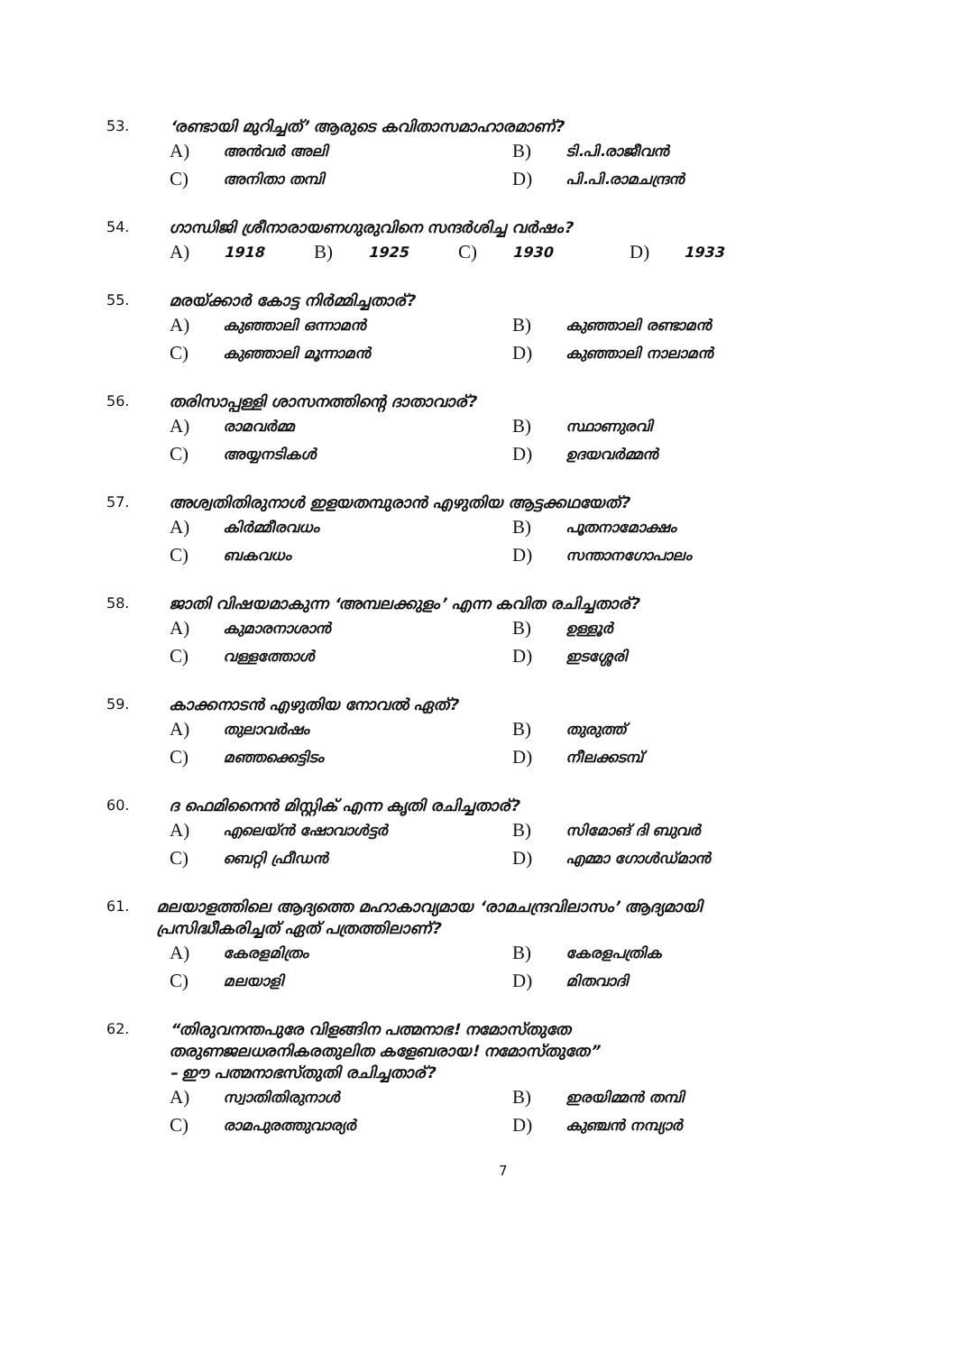53. ‘രണ്ടായി മുറിച്ചത്’ ആരുടെ കവിതാസമാഹാരമാണ്?
A) അൻവർ അലി B) ടി.പി.രാജീവൻ
C) അനിതാ തമ്പി D) പി.പി.രാമചന്ദ്രൻ
54. ഗാന്ധിജി ശ്രീനാരായണഗുരുവിനെ സന്ദർശിച്ച വർഷം?
A) 1918 B) 1925 C) 1930 D) 1933
55. മരയ്ക്കാർ കോട്ട നിർമ്മിച്ചതാര്?
A) കുഞ്ഞാലി ഒന്നാമൻ B) കുഞ്ഞാലി രണ്ടാമൻ
C) കുഞ്ഞാലി മൂന്നാമൻ D) കുഞ്ഞാലി നാലാമൻ
56. തരിസാപ്പള്ളി ശാസനത്തിന്റെ ദാതാവാര്?
A) രാമവർമ്മ B) സ്ഥാണുരവി
C) അയ്യനടികൾ D) ഉദയവർമ്മൻ
57. അശ്വതിതിരുനാൾ ഇളയതമ്പുരാൻ എഴുതിയ ആട്ടക്കഥയേത്?
A) കിർമ്മീരവധം B) പൂതനാമോക്ഷം
C) ബകവധം D) സന്താനഗോപാലം
58. ജാതി വിഷയമാകുന്ന ‘അമ്പലക്കുളം’ എന്ന കവിത രചിച്ചതാര്?
A) കുമാരനാശാൻ B) ഉള്ളൂർ
C) വള്ളത്തോൾ D) ഇടശ്ശേരി
59. കാക്കനാടൻ എഴുതിയ നോവൽ ഏത്?
A) തുലാവർഷം B) തുരുത്ത്
C) മഞ്ഞക്കെട്ടിടം D) നീലക്കടമ്പ്
60. ദ ഫെമിനൈൻ മിസ്റ്റിക് എന്ന കൃതി രചിച്ചതാര്?
A) എലെയ്ൻ ഷോവാൾട്ടർ B) സിമോങ് ദി ബുവർ
C) ബെറ്റി ഫ്രീഡൻ D) എമ്മാ ഗോൾഡ്മാൻ
61. മലയാളത്തിലെ ആദ്യത്തെ മഹാകാവ്യമായ ‘രാമചന്ദ്രവിലാസം’ ആദ്യമായി പ്രസിദ്ധീകരിച്ചത് ഏത് പത്രത്തിലാണ്?
A) കേരളമിത്രം B) കേരളപത്രിക
C) മലയാളി D) മിതവാദി
62. “തിരുവനന്തപുരേ വിളങ്ങിന പത്മനാഭ! നമോസ്തുതേ
തരുണജലധരനികരതുലിത കളേബരായ! നമോസ്തുതേ”
– ഈ പത്മനാഭസ്തുതി രചിച്ചതാര്?
A) സ്വാതിതിരുനാൾ B) ഇരയിമ്മൻ തമ്പി
C) രാമപുരത്തുവാര്യർ D) കുഞ്ചൻ നമ്പ്യാർ
7